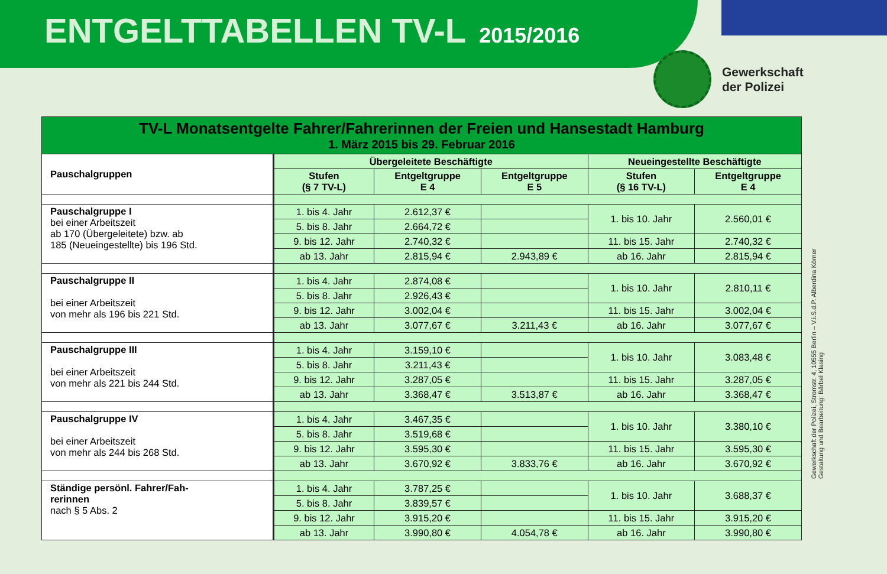ENTGELTTABELLEN TV-L
2015/2016
Gewerkschaft
der Polizei
| TV-L Monatsentgelte Fahrer/Fahrerinnen der Freien und Hansestadt Hamburg 1. März 2015 bis 29. Februar 2016 | | | | | |
| --- | --- | --- | --- | --- | --- |
| Pauschalgruppen | Übergeleitete Beschäftigte | | | Neueingestellte Beschäftigte | |
| | Stufen (§ 7 TV-L) | Entgeltgruppe E 4 | Entgeltgruppe E 5 | Stufen (§ 16 TV-L) | Entgeltgruppe E 4 |
| Pauschalgruppe I bei einer Arbeitszeit ab 170 (Übergeleitete) bzw. ab 185 (Neueingestellte) bis 196 Std. | 1. bis 4. Jahr | 2.612,37 € | | 1. bis 10. Jahr | 2.560,01 € |
| | 5. bis 8. Jahr | 2.664,72 € | | | |
| | 9. bis 12. Jahr | 2.740,32 € | | 11. bis 15. Jahr | 2.740,32 € |
| | ab 13. Jahr | 2.815,94 € | 2.943,89 € | ab 16. Jahr | 2.815,94 € |
| Pauschalgruppe II bei einer Arbeitszeit von mehr als 196 bis 221 Std. | 1. bis 4. Jahr | 2.874,08 € | | 1. bis 10. Jahr | 2.810,11 € |
| | 5. bis 8. Jahr | 2.926,43 € | | | |
| | 9. bis 12. Jahr | 3.002,04 € | | 11. bis 15. Jahr | 3.002,04 € |
| | ab 13. Jahr | 3.077,67 € | 3.211,43 € | ab 16. Jahr | 3.077,67 € |
| Pauschalgruppe III bei einer Arbeitszeit von mehr als 221 bis 244 Std. | 1. bis 4. Jahr | 3.159,10 € | | 1. bis 10. Jahr | 3.083,48 € |
| | 5. bis 8. Jahr | 3.211,43 € | | | |
| | 9. bis 12. Jahr | 3.287,05 € | | 11. bis 15. Jahr | 3.287,05 € |
| | ab 13. Jahr | 3.368,47 € | 3.513,87 € | ab 16. Jahr | 3.368,47 € |
| Pauschalgruppe IV bei einer Arbeitszeit von mehr als 244 bis 268 Std. | 1. bis 4. Jahr | 3.467,35 € | | 1. bis 10. Jahr | 3.380,10 € |
| | 5. bis 8. Jahr | 3.519,68 € | | | |
| | 9. bis 12. Jahr | 3.595,30 € | | 11. bis 15. Jahr | 3.595,30 € |
| | ab 13. Jahr | 3.670,92 € | 3.833,76 € | ab 16. Jahr | 3.670,92 € |
| Ständige persönl. Fahrer/Fah- rerinnen nach § 5 Abs. 2 | 1. bis 4. Jahr | 3.787,25 € | | 1. bis 10. Jahr | 3.688,37 € |
| | 5. bis 8. Jahr | 3.839,57 € | | | |
| | 9. bis 12. Jahr | 3.915,20 € | | 11. bis 15. Jahr | 3.915,20 € |
| | ab 13. Jahr | 3.990,80 € | 4.054,78 € | ab 16. Jahr | 3.990,80 € |
Gewerkschaft der Polizei, Stromstr. 4, 10555 Berlin – V.i.S.d.P. Alberdina Körner
Gestaltung und Bearbeitung: Bärbel Klasing